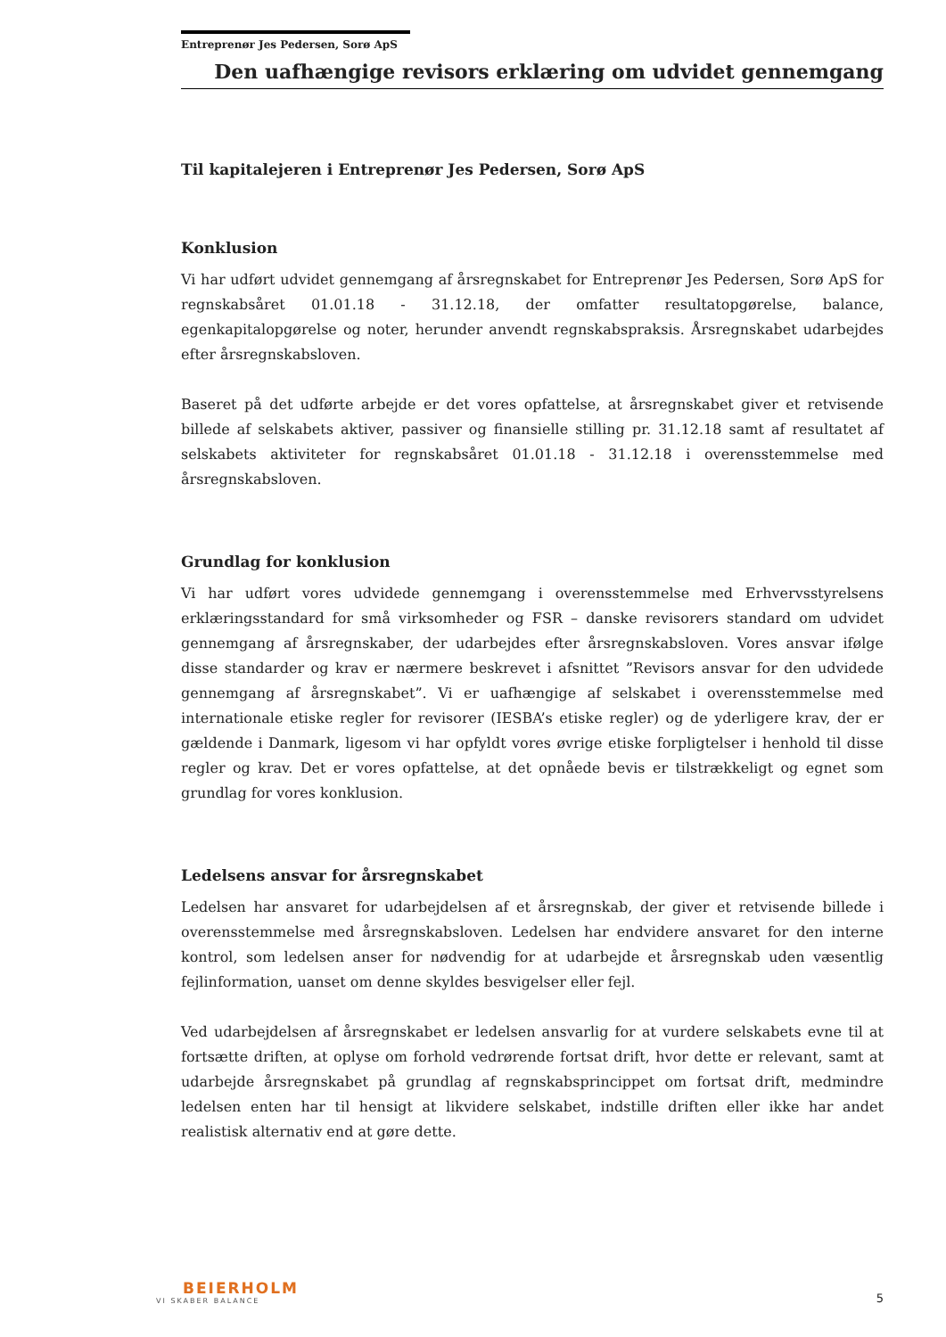Entreprenør Jes Pedersen, Sorø ApS
Den uafhængige revisors erklæring om udvidet gennemgang
Til kapitalejeren i Entreprenør Jes Pedersen, Sorø ApS
Konklusion
Vi har udført udvidet gennemgang af årsregnskabet for Entreprenør Jes Pedersen, Sorø ApS for regnskabsåret 01.01.18 - 31.12.18, der omfatter resultatopgørelse, balance, egenkapitalopgørelse og noter, herunder anvendt regnskabspraksis. Årsregnskabet udarbejdes efter årsregnskabsloven.
Baseret på det udførte arbejde er det vores opfattelse, at årsregnskabet giver et retvisende billede af selskabets aktiver, passiver og finansielle stilling pr. 31.12.18 samt af resultatet af selskabets aktiviteter for regnskabsåret 01.01.18 - 31.12.18 i overensstemmelse med årsregnskabsloven.
Grundlag for konklusion
Vi har udført vores udvidede gennemgang i overensstemmelse med Erhvervsstyrelsens erklæringsstandard for små virksomheder og FSR – danske revisorers standard om udvidet gennemgang af årsregnskaber, der udarbejdes efter årsregnskabsloven. Vores ansvar ifølge disse standarder og krav er nærmere beskrevet i afsnittet ”Revisors ansvar for den udvidede gennemgang af årsregnskabet”. Vi er uafhængige af selskabet i overensstemmelse med internationale etiske regler for revisorer (IESBA’s etiske regler) og de yderligere krav, der er gældende i Danmark, ligesom vi har opfyldt vores øvrige etiske forpligtelser i henhold til disse regler og krav. Det er vores opfattelse, at det opnåede bevis er tilstrækkeligt og egnet som grundlag for vores konklusion.
Ledelsens ansvar for årsregnskabet
Ledelsen har ansvaret for udarbejdelsen af et årsregnskab, der giver et retvisende billede i overensstemmelse med årsregnskabsloven. Ledelsen har endvidere ansvaret for den interne kontrol, som ledelsen anser for nødvendig for at udarbejde et årsregnskab uden væsentlig fejlinformation, uanset om denne skyldes besvigelser eller fejl.
Ved udarbejdelsen af årsregnskabet er ledelsen ansvarlig for at vurdere selskabets evne til at fortsætte driften, at oplyse om forhold vedrørende fortsat drift, hvor dette er relevant, samt at udarbejde årsregnskabet på grundlag af regnskabsprincippet om fortsat drift, medmindre ledelsen enten har til hensigt at likvidere selskabet, indstille driften eller ikke har andet realistisk alternativ end at gøre dette.
BEIERHOLM
VI SKABER BALANCE
5